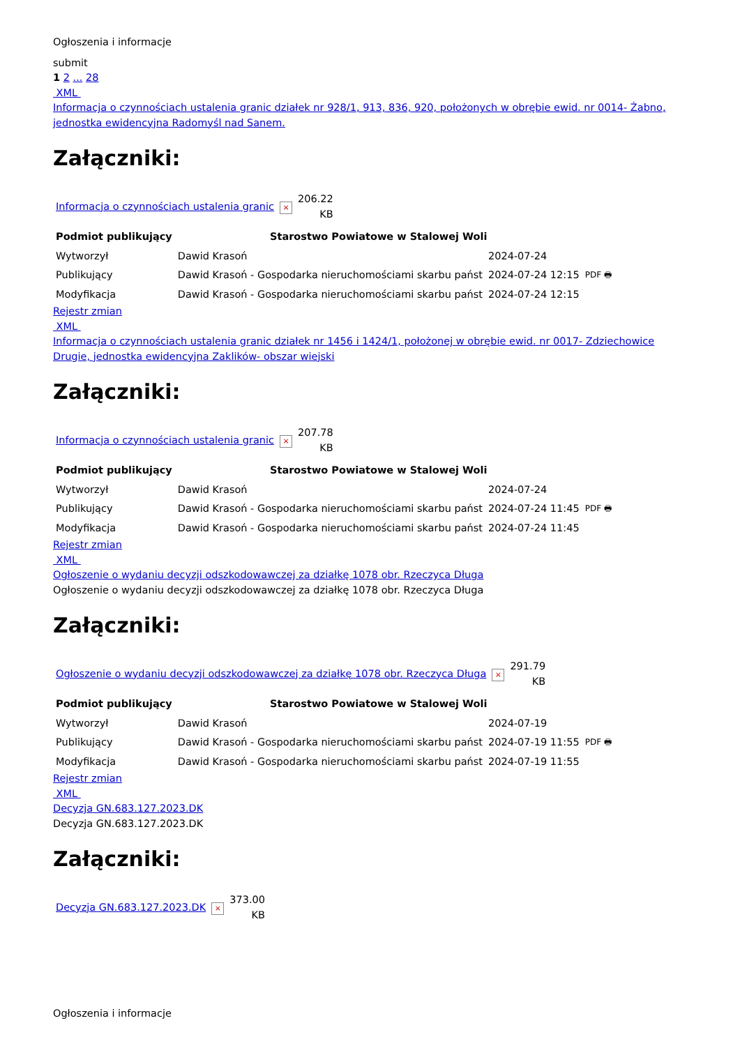Ogłoszenia i informacje
submit
1 2 ... 28
XML
Informacja o czynnościach ustalenia granic działek nr 928/1, 913, 836, 920, położonych w obrębie ewid. nr 0014- Żabno, jednostka ewidencyjna Radomyśl nad Sanem.
Załączniki:
| Informacja o czynnościach ustalenia granic | × | 206.22 KB |
| Podmiot publikujący | Starostwo Powiatowe w Stalowej Woli | | |
| Wytworzył | Dawid Krasoń | 2024-07-24 | PDF 🖶 |
| Publikujący | Dawid Krasoń - Gospodarka nieruchomościami skarbu państ | 2024-07-24 12:15 | |
| Modyfikacja | Dawid Krasoń - Gospodarka nieruchomościami skarbu państ | 2024-07-24 12:15 | |
Rejestr zmian
XML
Informacja o czynnościach ustalenia granic działek nr 1456 i 1424/1, położonej w obrębie ewid. nr 0017- Zdziechowice Drugie, jednostka ewidencyjna Zaklików- obszar wiejski
Załączniki:
| Informacja o czynnościach ustalenia granic | × | 207.78 KB |
| Podmiot publikujący | Starostwo Powiatowe w Stalowej Woli | | |
| Wytworzył | Dawid Krasoń | 2024-07-24 | PDF 🖶 |
| Publikujący | Dawid Krasoń - Gospodarka nieruchomościami skarbu państ | 2024-07-24 11:45 | |
| Modyfikacja | Dawid Krasoń - Gospodarka nieruchomościami skarbu państ | 2024-07-24 11:45 | |
Rejestr zmian
XML
Ogłoszenie o wydaniu decyzji odszkodowawczej za działkę 1078 obr. Rzeczyca Długa
Ogłoszenie o wydaniu decyzji odszkodowawczej za działkę 1078 obr. Rzeczyca Długa
Załączniki:
| Ogłoszenie o wydaniu decyzji odszkodowawczej za działkę 1078 obr. Rzeczyca Długa | × | 291.79 KB |
| Podmiot publikujący | Starostwo Powiatowe w Stalowej Woli | | |
| Wytworzył | Dawid Krasoń | 2024-07-19 | PDF 🖶 |
| Publikujący | Dawid Krasoń - Gospodarka nieruchomościami skarbu państ | 2024-07-19 11:55 | |
| Modyfikacja | Dawid Krasoń - Gospodarka nieruchomościami skarbu państ | 2024-07-19 11:55 | |
Rejestr zmian
XML
Decyzja GN.683.127.2023.DK
Decyzja GN.683.127.2023.DK
Załączniki:
| Decyzja GN.683.127.2023.DK | × | 373.00 KB |
Ogłoszenia i informacje